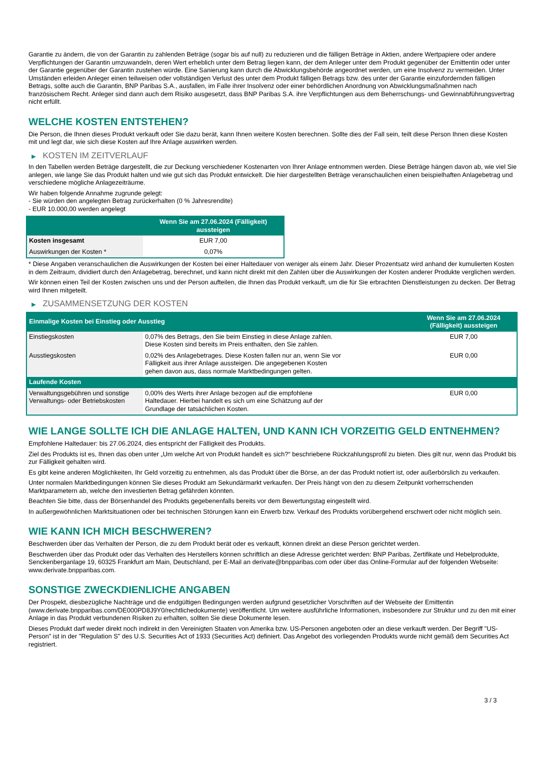Garantie zu ändern, die von der Garantin zu zahlenden Beträge (sogar bis auf null) zu reduzieren und die fälligen Beträge in Aktien, andere Wertpapiere oder andere Verpflichtungen der Garantin umzuwandeln, deren Wert erheblich unter dem Betrag liegen kann, der dem Anleger unter dem Produkt gegenüber der Emittentin oder unter der Garantie gegenüber der Garantin zustehen würde. Eine Sanierung kann durch die Abwicklungsbehörde angeordnet werden, um eine Insolvenz zu vermeiden. Unter Umständen erleiden Anleger einen teilweisen oder vollständigen Verlust des unter dem Produkt fälligen Betrags bzw. des unter der Garantie einzufordernden fälligen Betrags, sollte auch die Garantin, BNP Paribas S.A., ausfallen, im Falle ihrer Insolvenz oder einer behördlichen Anordnung von Abwicklungsmaßnahmen nach französischem Recht. Anleger sind dann auch dem Risiko ausgesetzt, dass BNP Paribas S.A. ihre Verpflichtungen aus dem Beherrschungs- und Gewinnabführungsvertrag nicht erfüllt.
WELCHE KOSTEN ENTSTEHEN?
Die Person, die Ihnen dieses Produkt verkauft oder Sie dazu berät, kann Ihnen weitere Kosten berechnen. Sollte dies der Fall sein, teilt diese Person Ihnen diese Kosten mit und legt dar, wie sich diese Kosten auf Ihre Anlage auswirken werden.
▶ KOSTEN IM ZEITVERLAUF
In den Tabellen werden Beträge dargestellt, die zur Deckung verschiedener Kostenarten von Ihrer Anlage entnommen werden. Diese Beträge hängen davon ab, wie viel Sie anlegen, wie lange Sie das Produkt halten und wie gut sich das Produkt entwickelt. Die hier dargestellten Beträge veranschaulichen einen beispielhaften Anlagebetrag und verschiedene mögliche Anlagezeiträume.
Wir haben folgende Annahme zugrunde gelegt:
- Sie würden den angelegten Betrag zurückerhalten (0 % Jahresrendite)
- EUR 10.000,00 werden angelegt
| | Wenn Sie am 27.06.2024 (Fälligkeit) aussteigen |
| --- | --- |
| Kosten insgesamt | EUR 7,00 |
| Auswirkungen der Kosten * | 0,07% |
* Diese Angaben veranschaulichen die Auswirkungen der Kosten bei einer Haltedauer von weniger als einem Jahr. Dieser Prozentsatz wird anhand der kumulierten Kosten in dem Zeitraum, dividiert durch den Anlagebetrag, berechnet, und kann nicht direkt mit den Zahlen über die Auswirkungen der Kosten anderer Produkte verglichen werden.
Wir können einen Teil der Kosten zwischen uns und der Person aufteilen, die Ihnen das Produkt verkauft, um die für Sie erbrachten Dienstleistungen zu decken. Der Betrag wird Ihnen mitgeteilt.
▶ ZUSAMMENSETZUNG DER KOSTEN
| Einmalige Kosten bei Einstieg oder Ausstieg | | Wenn Sie am 27.06.2024 (Fälligkeit) aussteigen |
| --- | --- | --- |
| Einstiegskosten | 0,07% des Betrags, den Sie beim Einstieg in diese Anlage zahlen. Diese Kosten sind bereits im Preis enthalten, den Sie zahlen. | EUR 7,00 |
| Ausstiegskosten | 0,02% des Anlagebetrages. Diese Kosten fallen nur an, wenn Sie vor Fälligkeit aus ihrer Anlage aussteigen. Die angegebenen Kosten gehen davon aus, dass normale Marktbedingungen gelten. | EUR 0,00 |
| Laufende Kosten | | |
| Verwaltungsgebühren und sonstige Verwaltungs- oder Betriebskosten | 0,00% des Werts ihrer Anlage bezogen auf die empfohlene Haltedauer. Hierbei handelt es sich um eine Schätzung auf der Grundlage der tatsächlichen Kosten. | EUR 0,00 |
WIE LANGE SOLLTE ICH DIE ANLAGE HALTEN, UND KANN ICH VORZEITIG GELD ENTNEHMEN?
Empfohlene Haltedauer: bis 27.06.2024, dies entspricht der Fälligkeit des Produkts.
Ziel des Produkts ist es, Ihnen das oben unter „Um welche Art von Produkt handelt es sich?“ beschriebene Rückzahlungsprofil zu bieten. Dies gilt nur, wenn das Produkt bis zur Fälligkeit gehalten wird.
Es gibt keine anderen Möglichkeiten, Ihr Geld vorzeitig zu entnehmen, als das Produkt über die Börse, an der das Produkt notiert ist, oder außerbörslich zu verkaufen.
Unter normalen Marktbedingungen können Sie dieses Produkt am Sekundärmarkt verkaufen. Der Preis hängt von den zu diesem Zeitpunkt vorherrschenden Marktparametern ab, welche den investierten Betrag gefährden könnten.
Beachten Sie bitte, dass der Börsenhandel des Produkts gegebenenfalls bereits vor dem Bewertungstag eingestellt wird.
In außergewöhnlichen Marktsituationen oder bei technischen Störungen kann ein Erwerb bzw. Verkauf des Produkts vorübergehend erschwert oder nicht möglich sein.
WIE KANN ICH MICH BESCHWEREN?
Beschwerden über das Verhalten der Person, die zu dem Produkt berät oder es verkauft, können direkt an diese Person gerichtet werden.
Beschwerden über das Produkt oder das Verhalten des Herstellers können schriftlich an diese Adresse gerichtet werden: BNP Paribas, Zertifikate und Hebelprodukte, Senckenberganlage 19, 60325 Frankfurt am Main, Deutschland, per E-Mail an derivate@bnpparibas.com oder über das Online-Formular auf der folgenden Webseite: www.derivate.bnpparibas.com.
SONSTIGE ZWECKDIENLICHE ANGABEN
Der Prospekt, diesbezügliche Nachträge und die endgültigen Bedingungen werden aufgrund gesetzlicher Vorschriften auf der Webseite der Emittentin (www.derivate.bnpparibas.com/DE000PD8J9Y0/rechtlichedokumente) veröffentlicht. Um weitere ausführliche Informationen, insbesondere zur Struktur und zu den mit einer Anlage in das Produkt verbundenen Risiken zu erhalten, sollten Sie diese Dokumente lesen.
Dieses Produkt darf weder direkt noch indirekt in den Vereinigten Staaten von Amerika bzw. US-Personen angeboten oder an diese verkauft werden. Der Begriff "US-Person" ist in der "Regulation S" des U.S. Securities Act of 1933 (Securities Act) definiert. Das Angebot des vorliegenden Produkts wurde nicht gemäß dem Securities Act registriert.
3 / 3